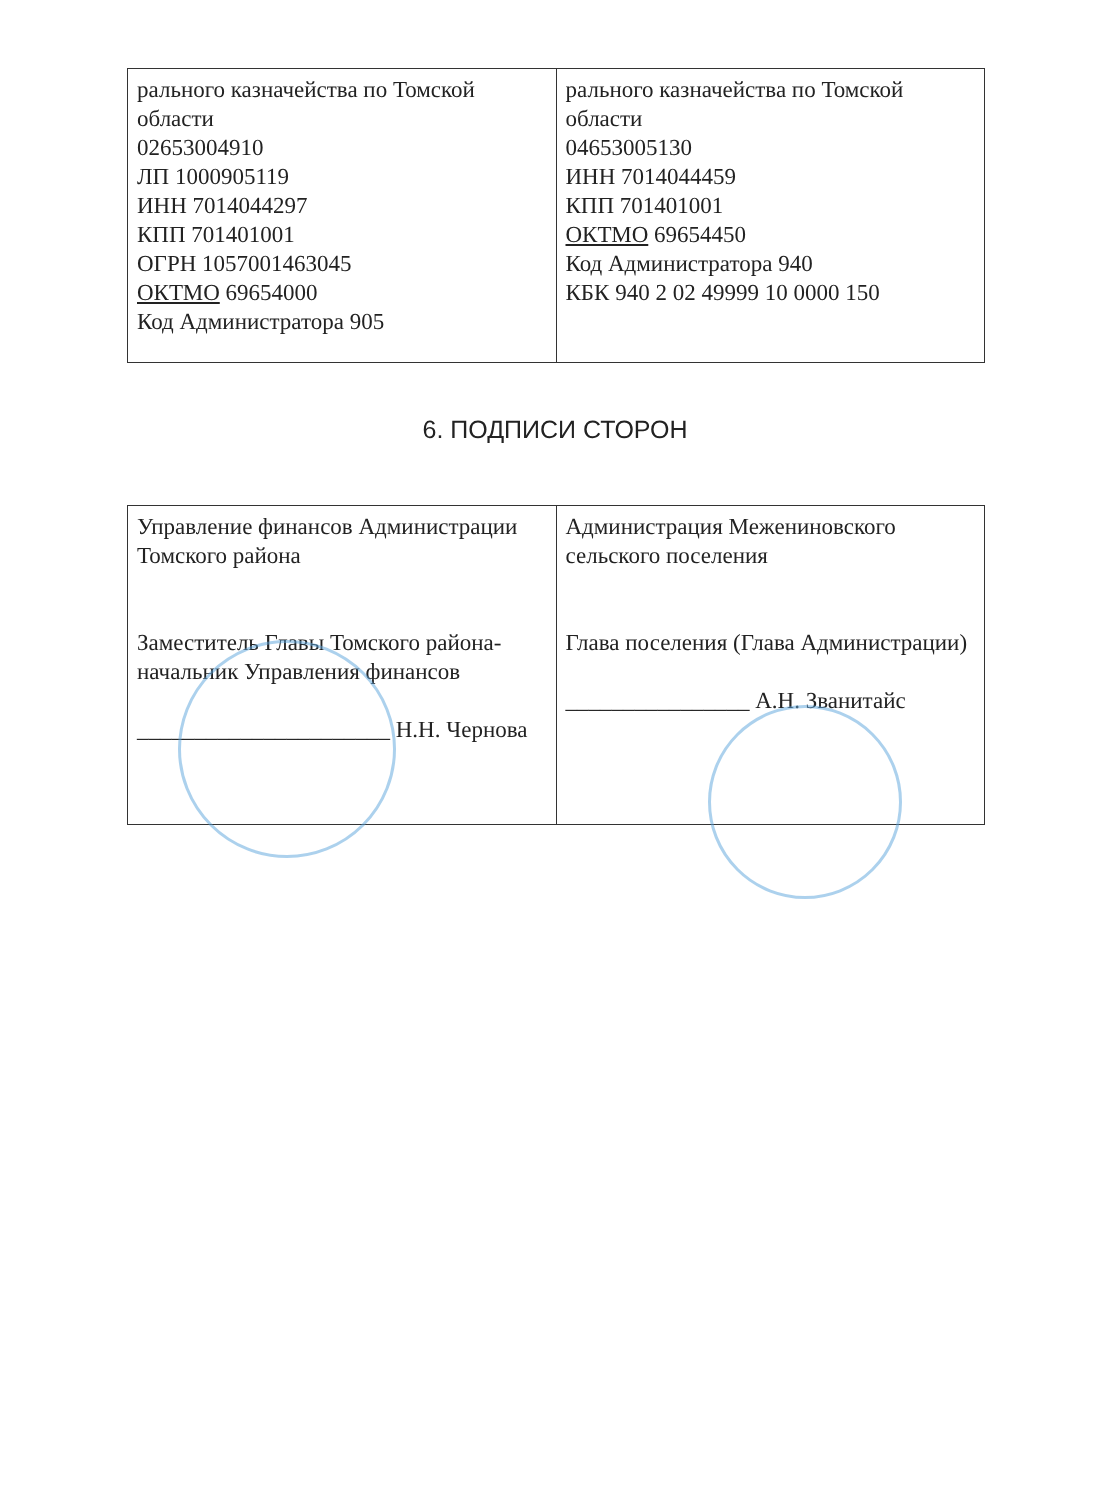| рального казначейства по Томской области 02653004910 ЛП 1000905119 ИНН 7014044297 КПП 701401001 ОГРН 1057001463045 ОКТМО 69654000 Код Администратора 905 | рального казначейства по Томской области 04653005130 ИНН 7014044459 КПП 701401001 ОКТМО 69654450 Код Администратора 940 КБК 940 2 02 49999 10 0000 150 |
6. ПОДПИСИ СТОРОН
| Управление финансов Администрации Томского района Заместитель Главы Томского района-начальник Управления финансов ______________________ Н.Н. Чернова | Администрация Межениновского сельского поселения Глава поселения (Глава Администрации) ________________ А.Н. Званитайс |